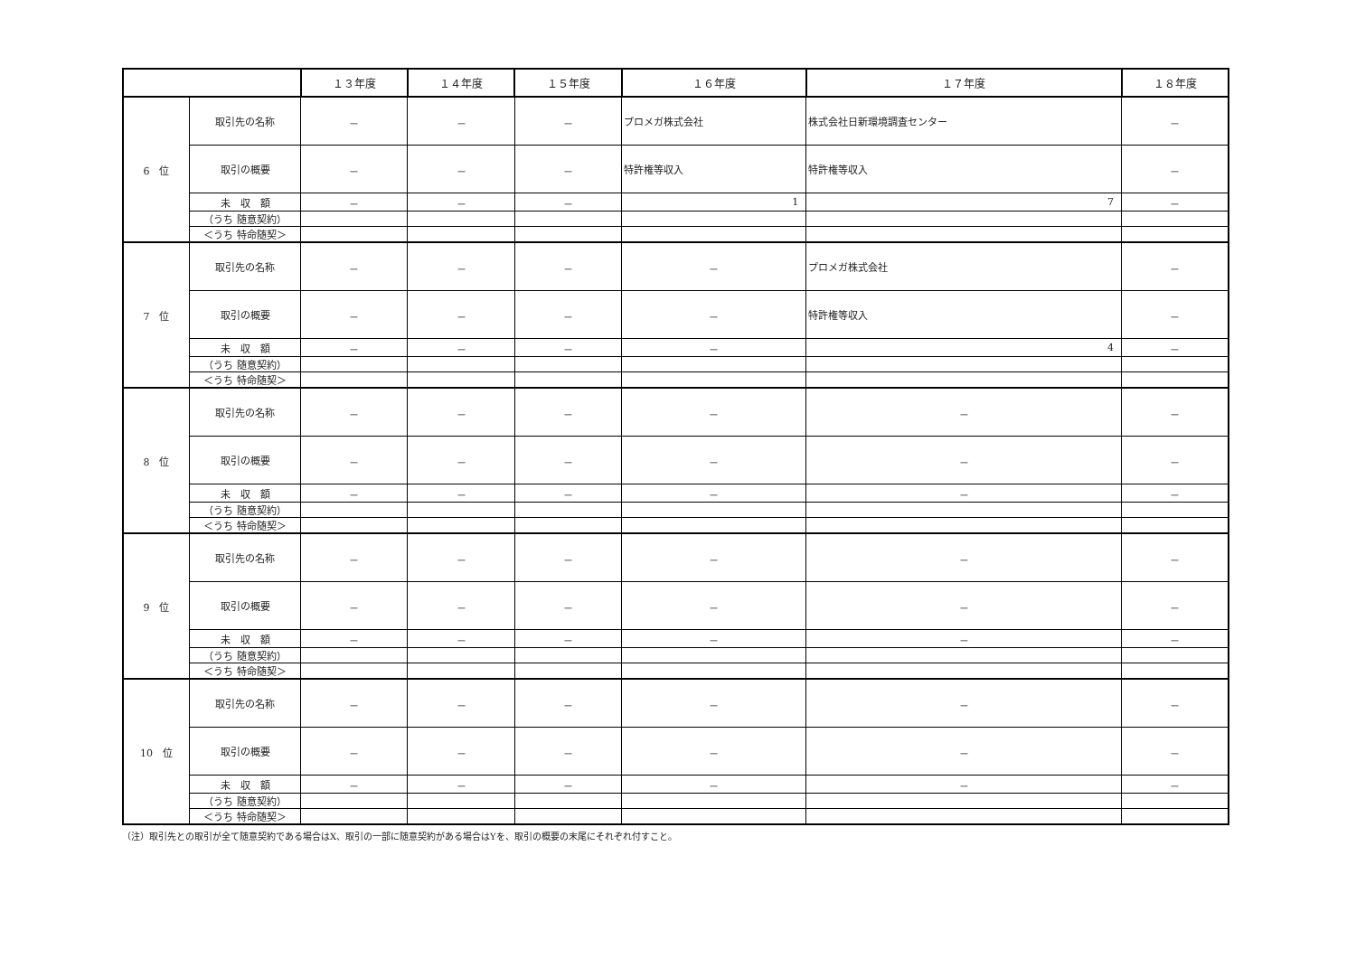| | | １３年度 | １４年度 | １５年度 | １６年度 | １７年度 | １８年度 |
| --- | --- | --- | --- | --- | --- | --- | --- |
| 6 位 | 取引先の名称 | － | － | － | プロメガ株式会社 | 株式会社日新環境調査センター | － |
| | 取引の概要 | － | － | － | 特許権等収入 | 特許権等収入 | － |
| | 未 収 額 | － | － | － | 1 | 7 | － |
| | （うち 随意契約） | | | | | | |
| | ＜うち 特命随契＞ | | | | | | |
| 7 位 | 取引先の名称 | － | － | － | － | プロメガ株式会社 | － |
| | 取引の概要 | － | － | － | － | 特許権等収入 | － |
| | 未 収 額 | － | － | － | － | 4 | － |
| | （うち 随意契約） | | | | | | |
| | ＜うち 特命随契＞ | | | | | | |
| 8 位 | 取引先の名称 | － | － | － | － | － | － |
| | 取引の概要 | － | － | － | － | － | － |
| | 未 収 額 | － | － | － | － | － | － |
| | （うち 随意契約） | | | | | | |
| | ＜うち 特命随契＞ | | | | | | |
| 9 位 | 取引先の名称 | － | － | － | － | － | － |
| | 取引の概要 | － | － | － | － | － | － |
| | 未 収 額 | － | － | － | － | － | － |
| | （うち 随意契約） | | | | | | |
| | ＜うち 特命随契＞ | | | | | | |
| 10 位 | 取引先の名称 | － | － | － | － | － | － |
| | 取引の概要 | － | － | － | － | － | － |
| | 未 収 額 | － | － | － | － | － | － |
| | （うち 随意契約） | | | | | | |
| | ＜うち 特命随契＞ | | | | | | |
（注）取引先との取引が全て随意契約である場合はX、取引の一部に随意契約がある場合はYを、取引の概要の末尾にそれぞれ付すこと。